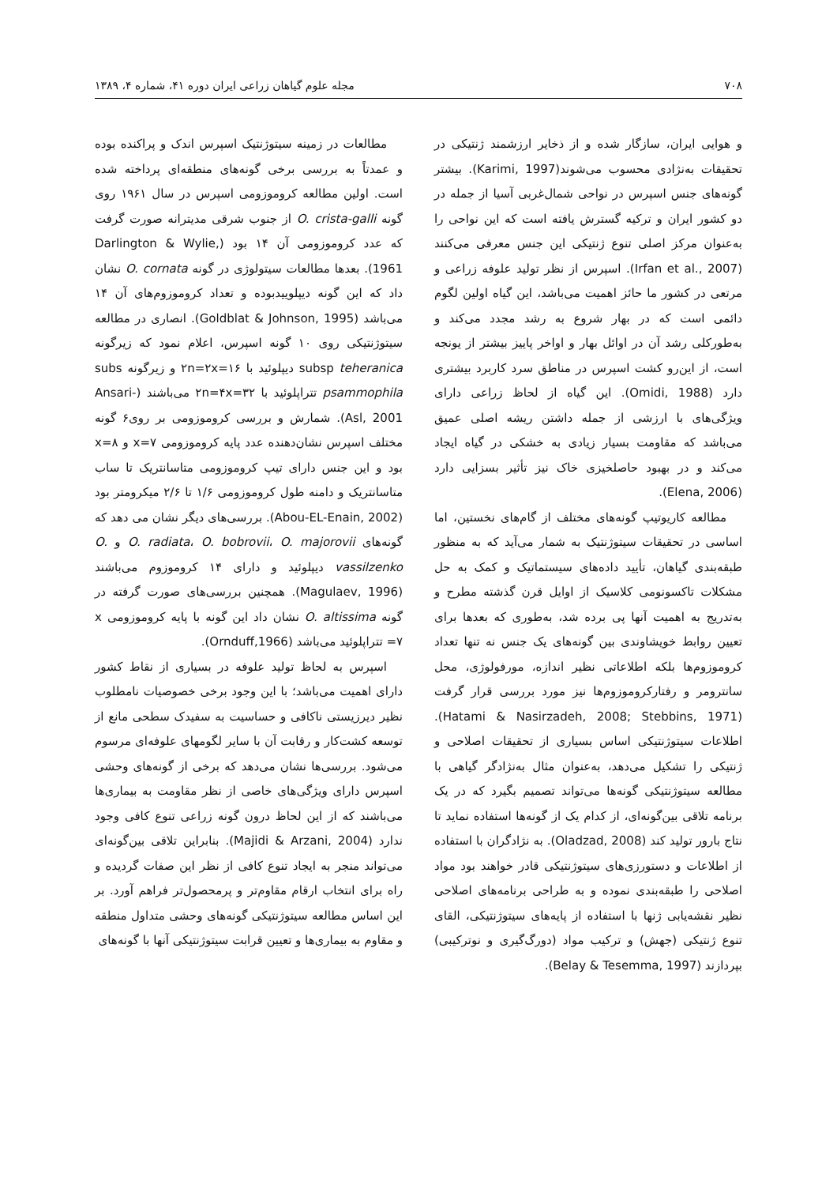۷۰۸ مجله علوم گیاهان زراعی ایران دوره ۴۱، شماره ۴، ۱۳۸۹
و هوایی ایران، سازگار شده و از ذخایر ارزشمند ژنتیکی در تحقیقات به‌نژادی محسوب می‌شوند(Karimi, 1997). بیشتر گونه‌های جنس اسپرس در نواحی شمال‌غربی آسیا از جمله در دو کشور ایران و ترکیه گسترش یافته است که این نواحی را به‌عنوان مرکز اصلی تنوع ژنتیکی این جنس معرفی می‌کنند (Irfan et al., 2007). اسپرس از نظر تولید علوفه زراعی و مرتعی در کشور ما حائز اهمیت می‌باشد، این گیاه اولین لگوم دائمی است که در بهار شروع به رشد مجدد می‌کند و به‌طورکلی رشد آن در اوائل بهار و اواخر پاییز بیشتر از یونجه است، از این‌رو کشت اسپرس در مناطق سرد کاربرد بیشتری دارد (Omidi, 1988). این گیاه از لحاظ زراعی دارای ویژگی‌های با ارزشی از جمله داشتن ریشه اصلی عمیق می‌باشد که مقاومت بسیار زیادی به خشکی در گیاه ایجاد می‌کند و در بهبود حاصلخیزی خاک نیز تأثیر بسزایی دارد (Elena, 2006).
مطالعه کاریوتیپ گونه‌های مختلف از گام‌های نخستین، اما اساسی در تحقیقات سیتوژنتیک به شمار می‌آید که به منظور طبقه‌بندی گیاهان، تأیید داده‌های سیستماتیک و کمک به حل مشکلات تاکسونومی کلاسیک از اوایل قرن گذشته مطرح و به‌تدریج به اهمیت آنها پی برده شد، به‌طوری که بعدها برای تعیین روابط خویشاوندی بین گونه‌های یک جنس نه تنها تعداد کروموزوم‌ها بلکه اطلاعاتی نظیر اندازه، مورفولوژی، محل سانترومر و رفتارکروموزوم‌ها نیز مورد بررسی قرار گرفت (Hatami & Nasirzadeh, 2008; Stebbins, 1971). اطلاعات سیتوژنتیکی اساس بسیاری از تحقیقات اصلاحی و ژنتیکی را تشکیل می‌دهد، به‌عنوان مثال به‌نژادگر گیاهی با مطالعه سیتوژنتیکی گونه‌ها می‌تواند تصمیم بگیرد که در یک برنامه تلاقی بین‌گونه‌ای، از کدام یک از گونه‌ها استفاده نماید تا نتاج بارور تولید کند (Oladzad, 2008). به نژادگران با استفاده از اطلاعات و دستورزی‌های سیتوژنتیکی قادر خواهند بود مواد اصلاحی را طبقه‌بندی نموده و به طراحی برنامه‌های اصلاحی نظیر نقشه‌یابی ژنها با استفاده از پایه‌های سیتوژنتیکی، القای تنوع ژنتیکی (جهش) و ترکیب مواد (دورگ‌گیری و نوترکیبی) بپردازند (Belay & Tesemma, 1997).
مطالعات در زمینه سیتوژنتیک اسپرس اندک و پراکنده بوده و عمدتاً به بررسی برخی گونه‌های منطقه‌ای پرداخته شده است. اولین مطالعه کروموزومی اسپرس در سال ۱۹۶۱ روی گونه O. crista-galli از جنوب شرقی مدیترانه صورت گرفت که عدد کروموزومی آن ۱۴ بود (Darlington & Wylie, 1961). بعدها مطالعات سیتولوژی در گونه O. cornata نشان داد که این گونه دیپلوییدبوده و تعداد کروموزوم‌های آن ۱۴ می‌باشد (Goldblat & Johnson, 1995). انصاری در مطالعه سیتوژنتیکی روی ۱۰ گونه اسپرس، اعلام نمود که زیرگونه subsp teheranica دیپلوئید با ۲n=۲x=۱۶ و زیرگونه subs psammophila تتراپلوئید با ۲n=۴x=۳۲ می‌باشند (Ansari-Asl, 2001). شمارش و بررسی کروموزومی بر روی۶ گونه مختلف اسپرس نشان‌دهنده عدد پایه کروموزومی x=۷ و x=۸ بود و این جنس دارای تیپ کروموزومی متاسانتریک تا ساب متاسانتریک و دامنه طول کروموزومی ۱/۶ تا ۲/۶ میکرومتر بود (Abou-EL-Enain, 2002). بررسی‌های دیگر نشان می دهد که گونه‌های O. radiata، O. bobrovii، O. majorovii و O. vassilzenko دیپلوئید و دارای ۱۴ کروموزوم می‌باشند (Magulaev, 1996). همچنین بررسی‌های صورت گرفته در گونه O. altissima نشان داد این گونه با پایه کروموزومی x =۷ تتراپلوئید می‌باشد (Ornduff,1966).
اسپرس به لحاظ تولید علوفه در بسیاری از نقاط کشور دارای اهمیت می‌باشد؛ با این وجود برخی خصوصیات نامطلوب نظیر دیرزیستی ناکافی و حساسیت به سفیدک سطحی مانع از توسعه کشت‌کار و رقابت آن با سایر لگومهای علوفه‌ای مرسوم می‌شود. بررسی‌ها نشان می‌دهد که برخی از گونه‌های وحشی اسپرس دارای ویژگی‌های خاصی از نظر مقاومت به بیماری‌ها می‌باشند که از این لحاظ درون گونه زراعی تنوع کافی وجود ندارد (Majidi & Arzani, 2004). بنابراین تلاقی بین‌گونه‌ای می‌تواند منجر به ایجاد تنوع کافی از نظر این صفات گردیده و راه برای انتخاب ارقام مقاوم‌تر و پرمحصول‌تر فراهم آورد. بر این اساس مطالعه سیتوژنتیکی گونه‌های وحشی متداول منطقه و مقاوم به بیماری‌ها و تعیین قرابت سیتوژنتیکی آنها با گونه‌های